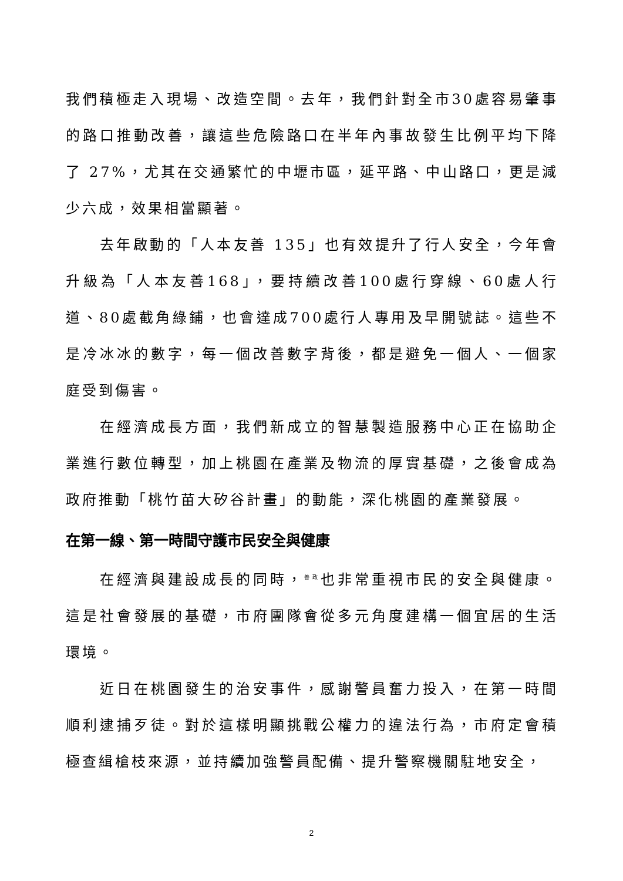我們積極走入現場、改造空間。去年，我們針對全市30處容易肇事的路口推動改善，讓這些危險路口在半年內事故發生比例平均下降了 27%，尤其在交通繁忙的中壢市區，延平路、中山路口，更是減少六成，效果相當顯著。
去年啟動的「人本友善 135」也有效提升了行人安全，今年會升級為「人本友善168」，要持續改善100處行穿線、60處人行道、80處截角綠鋪，也會達成700處行人專用及早開號誌。這些不是冷冰冰的數字，每一個改善數字背後，都是避免一個人、一個家庭受到傷害。
在經濟成長方面，我們新成立的智慧製造服務中心正在協助企業進行數位轉型，加上桃園在產業及物流的厚實基礎，之後會成為政府推動「桃竹苗大矽谷計畫」的動能，深化桃園的產業發展。
在第一線、第一時間守護市民安全與健康
在經濟與建設成長的同時，<sup>善政</sup>也非常重視市民的安全與健康。這是社會發展的基礎，市府團隊會從多元角度建構一個宜居的生活環境。
近日在桃園發生的治安事件，感謝警員奮力投入，在第一時間順利逮捕歹徒。對於這樣明顯挑戰公權力的違法行為，市府定會積極查緝槍枝來源，並持續加強警員配備、提升警察機關駐地安全，
2